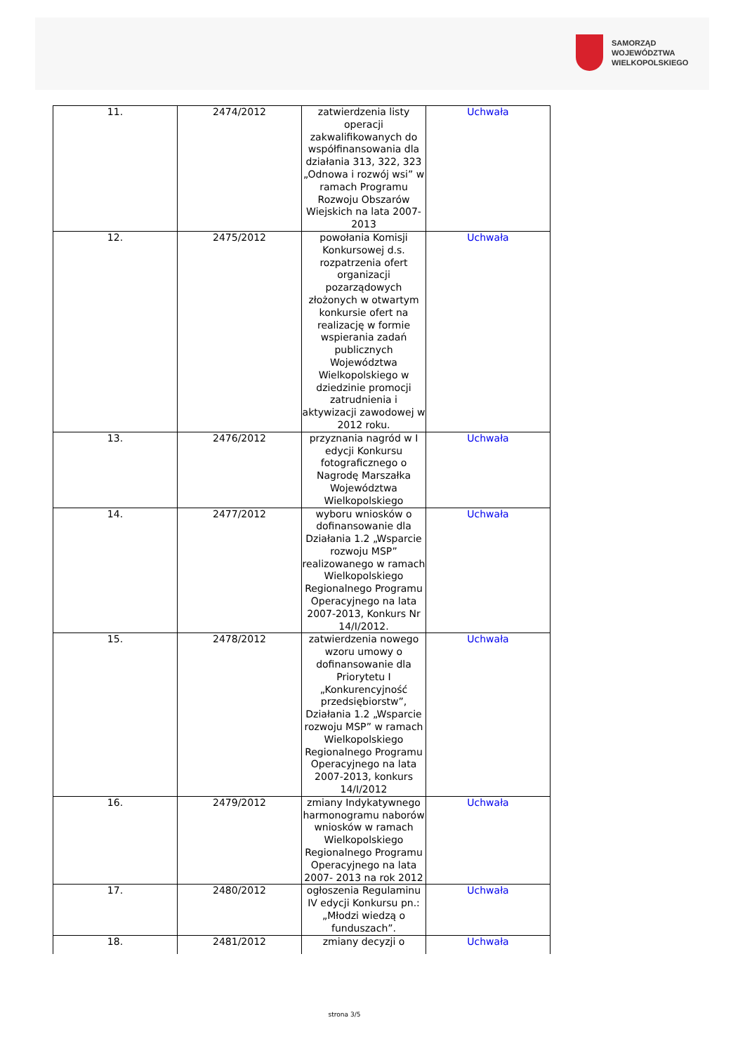SAMORZĄD WOJEWÓDZTWA
WIELKOPOLSKIEGO
| 11. | 2474/2012 | zatwierdzenia listy operacji zakwalifikowanych do współfinansowania dla działania 313, 322, 323 „Odnowa i rozwój wsi” w ramach Programu Rozwoju Obszarów Wiejskich na lata 2007-2013 | Uchwała |
| 12. | 2475/2012 | powołania Komisji Konkursowej d.s. rozpatrzenia ofert organizacji pozarządowych złożonych w otwartym konkursie ofert na realizację w formie wspierania zadań publicznych Województwa Wielkopolskiego w dziedzinie promocji zatrudnienia i aktywizacji zawodowej w 2012 roku. | Uchwała |
| 13. | 2476/2012 | przyznania nagród w I edycji Konkursu fotograficznego o Nagrodę Marszałka Województwa Wielkopolskiego | Uchwała |
| 14. | 2477/2012 | wyboru wniosków o dofinansowanie dla Działania 1.2 „Wsparcie rozwoju MSP” realizowanego w ramach Wielkopolskiego Regionalnego Programu Operacyjnego na lata 2007-2013, Konkurs Nr 14/I/2012. | Uchwała |
| 15. | 2478/2012 | zatwierdzenia nowego wzoru umowy o dofinansowanie dla Priorytetu I „Konkurencyjność przedsiębiorstw”, Działania 1.2 „Wsparcie rozwoju MSP” w ramach Wielkopolskiego Regionalnego Programu Operacyjnego na lata 2007-2013, konkurs 14/I/2012 | Uchwała |
| 16. | 2479/2012 | zmiany Indykatywnego harmonogramu naborów wniosków w ramach Wielkopolskiego Regionalnego Programu Operacyjnego na lata 2007- 2013 na rok 2012 | Uchwała |
| 17. | 2480/2012 | ogłoszenia Regulaminu IV edycji Konkursu pn.: „Młodzi wiedzą o funduszach”. | Uchwała |
| 18. | 2481/2012 | zmiany decyzji o | Uchwała |
strona 3/5